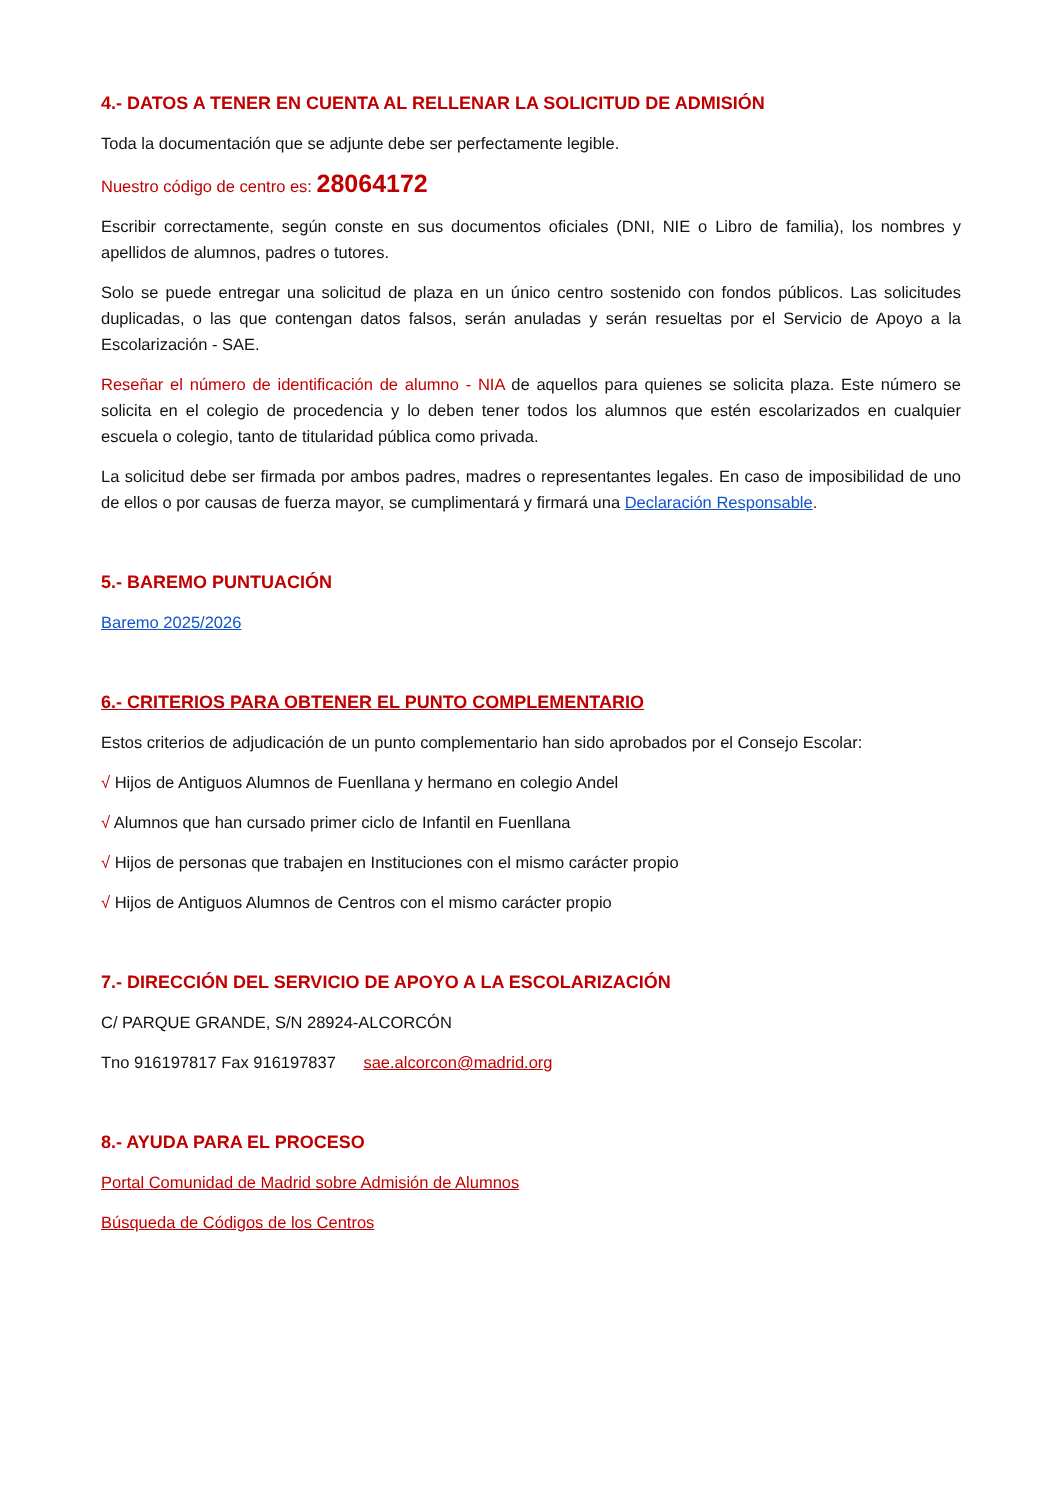4.- DATOS A TENER EN CUENTA AL RELLENAR LA SOLICITUD DE ADMISIÓN
Toda la documentación que se adjunte debe ser perfectamente legible.
Nuestro código de centro es: 28064172
Escribir correctamente, según conste en sus documentos oficiales (DNI, NIE o Libro de familia), los nombres y apellidos de alumnos, padres o tutores.
Solo se puede entregar una solicitud de plaza en un único centro sostenido con fondos públicos. Las solicitudes duplicadas, o las que contengan datos falsos, serán anuladas y serán resueltas por el Servicio de Apoyo a la Escolarización - SAE.
Reseñar el número de identificación de alumno - NIA de aquellos para quienes se solicita plaza. Este número se solicita en el colegio de procedencia y lo deben tener todos los alumnos que estén escolarizados en cualquier escuela o colegio, tanto de titularidad pública como privada.
La solicitud debe ser firmada por ambos padres, madres o representantes legales. En caso de imposibilidad de uno de ellos o por causas de fuerza mayor, se cumplimentará y firmará una Declaración Responsable.
5.- BAREMO PUNTUACIÓN
Baremo 2025/2026
6.- CRITERIOS PARA OBTENER EL PUNTO COMPLEMENTARIO
Estos criterios de adjudicación de un punto complementario han sido aprobados por el Consejo Escolar:
√ Hijos de Antiguos Alumnos de Fuenllana y hermano en colegio Andel
√ Alumnos que han cursado primer ciclo de Infantil en Fuenllana
√ Hijos de personas que trabajen en Instituciones con el mismo carácter propio
√ Hijos de Antiguos Alumnos de Centros con el mismo carácter propio
7.- DIRECCIÓN DEL SERVICIO DE APOYO A LA ESCOLARIZACIÓN
C/ PARQUE GRANDE, S/N 28924-ALCORCÓN
Tno 916197817 Fax 916197837 sae.alcorcon@madrid.org
8.- AYUDA PARA EL PROCESO
Portal Comunidad de Madrid sobre Admisión de Alumnos
Búsqueda de Códigos de los Centros